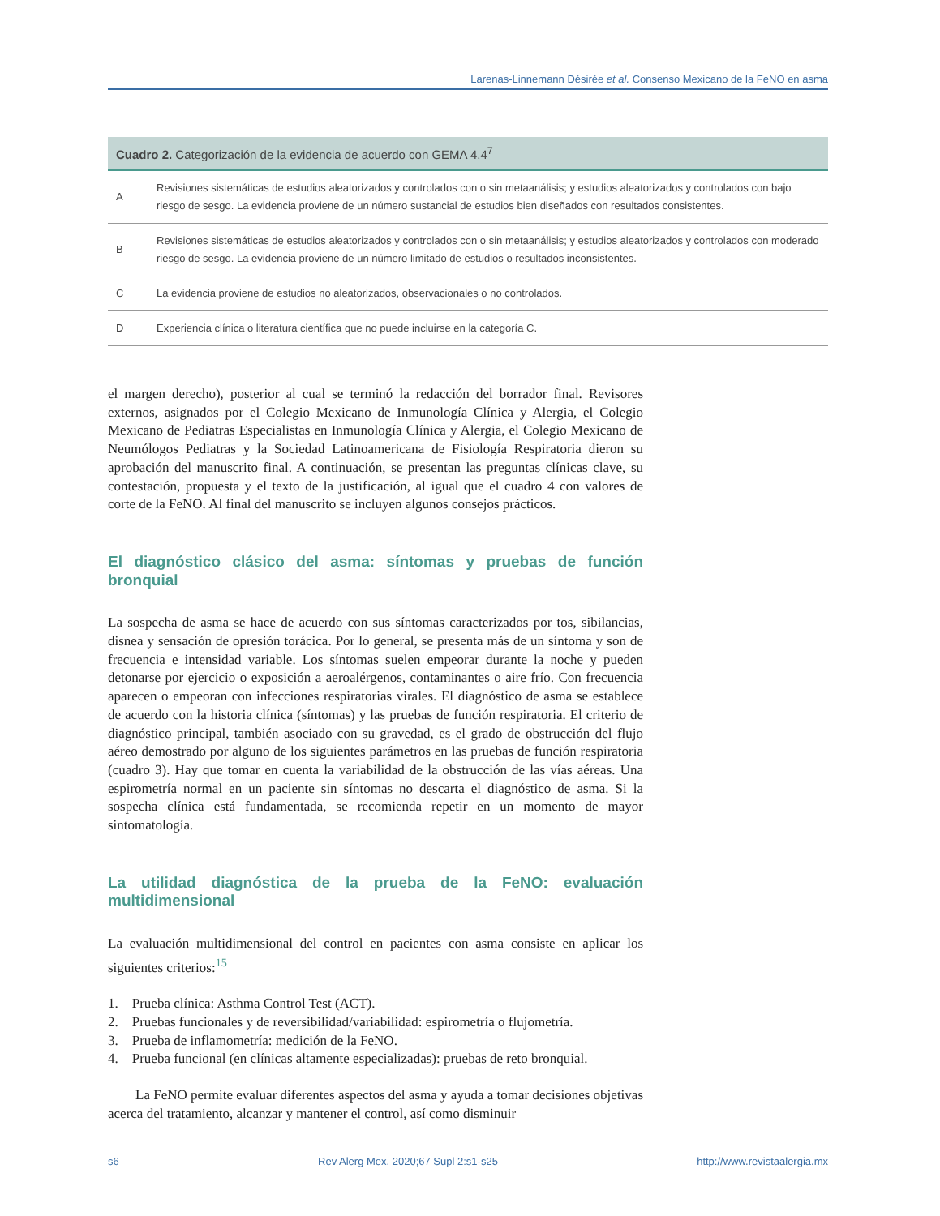Larenas-Linnemann Désirée et al. Consenso Mexicano de la FeNO en asma
| Cuadro 2. Categorización de la evidencia de acuerdo con GEMA 4.4<sup>7</sup> | |
| --- | --- |
| A | Revisiones sistemáticas de estudios aleatorizados y controlados con o sin metaanálisis; y estudios aleatorizados y controlados con bajo riesgo de sesgo. La evidencia proviene de un número sustancial de estudios bien diseñados con resultados consistentes. |
| B | Revisiones sistemáticas de estudios aleatorizados y controlados con o sin metaanálisis; y estudios aleatorizados y controlados con moderado riesgo de sesgo. La evidencia proviene de un número limitado de estudios o resultados inconsistentes. |
| C | La evidencia proviene de estudios no aleatorizados, observacionales o no controlados. |
| D | Experiencia clínica o literatura científica que no puede incluirse en la categoría C. |
el margen derecho), posterior al cual se terminó la redacción del borrador final. Revisores externos, asignados por el Colegio Mexicano de Inmunología Clínica y Alergia, el Colegio Mexicano de Pediatras Especialistas en Inmunología Clínica y Alergia, el Colegio Mexicano de Neumólogos Pediatras y la Sociedad Latinoamericana de Fisiología Respiratoria dieron su aprobación del manuscrito final. A continuación, se presentan las preguntas clínicas clave, su contestación, propuesta y el texto de la justificación, al igual que el cuadro 4 con valores de corte de la FeNO. Al final del manuscrito se incluyen algunos consejos prácticos.
El diagnóstico clásico del asma: síntomas y pruebas de función bronquial
La sospecha de asma se hace de acuerdo con sus síntomas caracterizados por tos, sibilancias, disnea y sensación de opresión torácica. Por lo general, se presenta más de un síntoma y son de frecuencia e intensidad variable. Los síntomas suelen empeorar durante la noche y pueden detonarse por ejercicio o exposición a aeroalérgenos, contaminantes o aire frío. Con frecuencia aparecen o empeoran con infecciones respiratorias virales. El diagnóstico de asma se establece de acuerdo con la historia clínica (síntomas) y las pruebas de función respiratoria. El criterio de diagnóstico principal, también asociado con su gravedad, es el grado de obstrucción del flujo aéreo demostrado por alguno de los siguientes parámetros en las pruebas de función respiratoria (cuadro 3). Hay que tomar en cuenta la variabilidad de la obstrucción de las vías aéreas. Una espirometría normal en un paciente sin síntomas no descarta el diagnóstico de asma. Si la sospecha clínica está fundamentada, se recomienda repetir en un momento de mayor sintomatología.
La utilidad diagnóstica de la prueba de la FeNO: evaluación multidimensional
La evaluación multidimensional del control en pacientes con asma consiste en aplicar los siguientes criterios:<sup>15</sup>
1. Prueba clínica: Asthma Control Test (ACT).
2. Pruebas funcionales y de reversibilidad/variabilidad: espirometría o flujometría.
3. Prueba de inflamometría: medición de la FeNO.
4. Prueba funcional (en clínicas altamente especializadas): pruebas de reto bronquial.
La FeNO permite evaluar diferentes aspectos del asma y ayuda a tomar decisiones objetivas acerca del tratamiento, alcanzar y mantener el control, así como disminuir
s6 Rev Alerg Mex. 2020;67 Supl 2:s1-s25 http://www.revistaalergia.mx